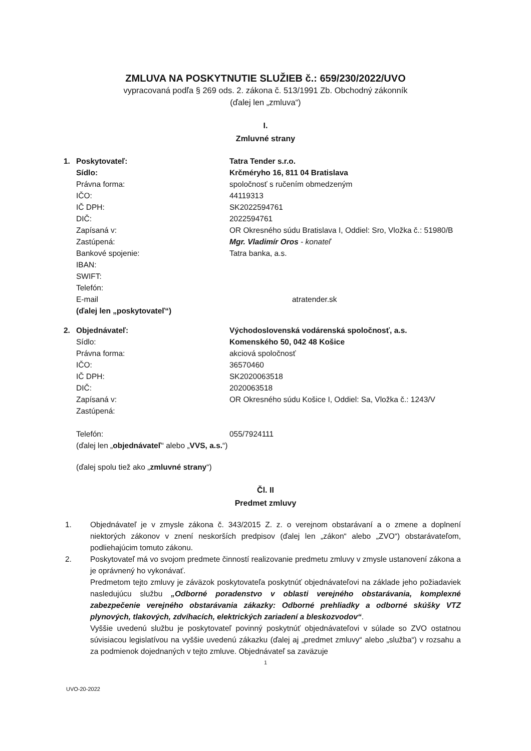ZMLUVA NA POSKYTNUTIE SLUŽIEB č.: 659/230/2022/UVO
vypracovaná podľa § 269 ods. 2. zákona č. 513/1991 Zb. Obchodný zákonník
(ďalej len „zmluva“)
I.
Zmluvné strany
1. Poskytovateľ: Tatra Tender s.r.o.
Sídlo: Krčméryho 16, 811 04 Bratislava
Právna forma: spoločnosť s ručením obmedzeným
IČO: 44119313
IČ DPH: SK2022594761
DIČ: 2022594761
Zapísaná v: OR Okresného súdu Bratislava I, Oddiel: Sro, Vložka č.: 51980/B
Zastúpená: Mgr. Vladimír Oros - konateľ
Bankové spojenie: Tatra banka, a.s.
IBAN:
SWIFT:
Telefón:
E-mail atratender.sk
(ďalej len „poskytovateľ“)
2. Objednávateľ: Východoslovenská vodárenská spoločnosť, a.s.
Sídlo: Komenského 50, 042 48 Košice
Právna forma: akciová spoločnosť
IČO: 36570460
IČ DPH: SK2020063518
DIČ: 2020063518
Zapísaná v: OR Okresného súdu Košice I, Oddiel: Sa, Vložka č.: 1243/V
Zastúpená:
Telefón: 055/7924111
(ďalej len „objednávateľ“ alebo „VVS, a.s.“)
(ďalej spolu tiež ako „zmluvné strany“)
Čl. II
Predmet zmluvy
1. Objednávateľ je v zmysle zákona č. 343/2015 Z. z. o verejnom obstarávaní a o zmene a doplnení niektorých zákonov v znení neskorších predpisov (ďalej len „zákon“ alebo „ZVO“) obstarávateľom, podliehajúcim tomuto zákonu.
2. Poskytovateľ má vo svojom predmete činností realizovanie predmetu zmluvy v zmysle ustanovení zákona a je oprávnený ho vykonávať.
Predmetom tejto zmluvy je záväzok poskytovateľa poskytnúť objednávateľovi na základe jeho požiadaviek nasledujúcu službu „Odborné poradenstvo v oblasti verejného obstarávania, komplexné zabezpečenie verejného obstarávania zákazky: Odborné prehliadky a odborné skúšky VTZ plynových, tlakových, zdvíhacích, elektrických zariadení a bleskozvodov“.
Vyššie uvedenú službu je poskytovateľ povinný poskytnúť objednávateľovi v súlade so ZVO ostatnou súvisiacou legislatívou na vyššie uvedenú zákazku (ďalej aj „predmet zmluvy“ alebo „služba“) v rozsahu a za podmienok dojednaných v tejto zmluve. Objednávateľ sa zaväzuje
1
UVO-20-2022